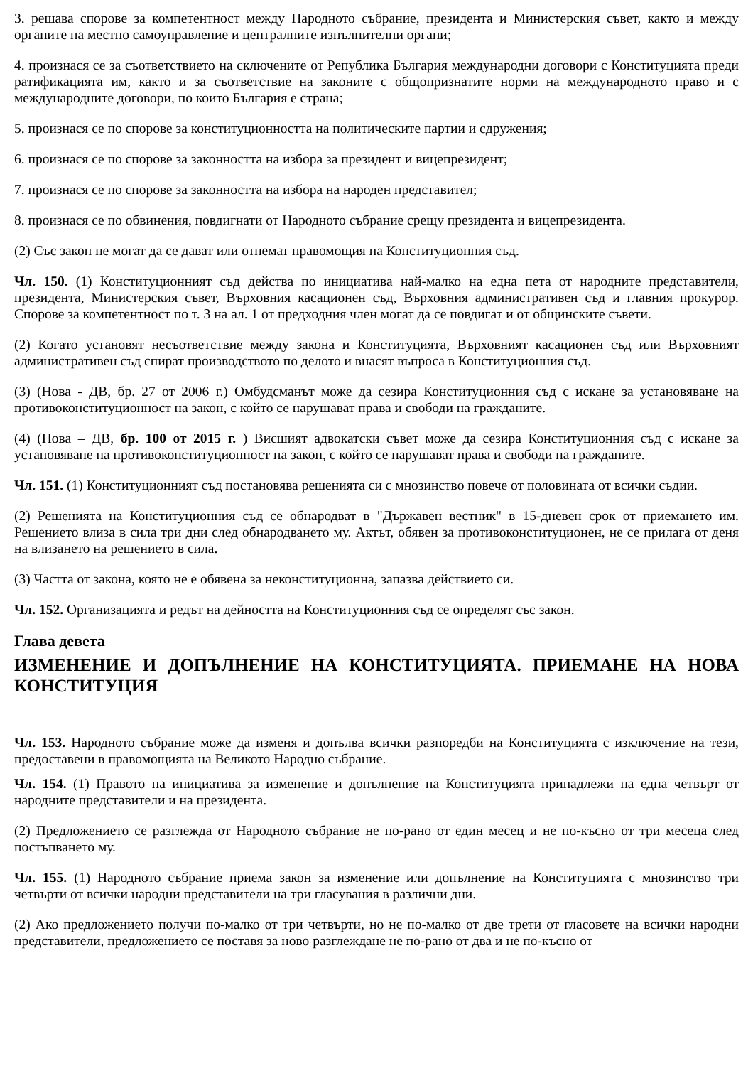3. решава спорове за компетентност между Народното събрание, президента и Министерския съвет, както и между органите на местно самоуправление и централните изпълнителни органи;
4. произнася се за съответствието на сключените от Република България международни договори с Конституцията преди ратификацията им, както и за съответствие на законите с общопризнатите норми на международното право и с международните договори, по които България е страна;
5. произнася се по спорове за конституционността на политическите партии и сдружения;
6. произнася се по спорове за законността на избора за президент и вицепрезидент;
7. произнася се по спорове за законността на избора на народен представител;
8. произнася се по обвинения, повдигнати от Народното събрание срещу президента и вицепрезидента.
(2) Със закон не могат да се дават или отнемат правомощия на Конституционния съд.
Чл. 150. (1) Конституционният съд действа по инициатива най-малко на една пета от народните представители, президента, Министерския съвет, Върховния касационен съд, Върховния административен съд и главния прокурор. Спорове за компетентност по т. 3 на ал. 1 от предходния член могат да се повдигат и от общинските съвети.
(2) Когато установят несъответствие между закона и Конституцията, Върховният касационен съд или Върховният административен съд спират производството по делото и внасят въпроса в Конституционния съд.
(3) (Нова - ДВ, бр. 27 от 2006 г.) Омбудсманът може да сезира Конституционния съд с искане за установяване на противоконституционност на закон, с който се нарушават права и свободи на гражданите.
(4) (Нова – ДВ, бр. 100 от 2015 г. ) Висшият адвокатски съвет може да сезира Конституционния съд с искане за установяване на противоконституционност на закон, с който се нарушават права и свободи на гражданите.
Чл. 151. (1) Конституционният съд постановява решенията си с мнозинство повече от половината от всички съдии.
(2) Решенията на Конституционния съд се обнародват в "Държавен вестник" в 15-дневен срок от приемането им. Решението влиза в сила три дни след обнародването му. Актът, обявен за противоконституционен, не се прилага от деня на влизането на решението в сила.
(3) Частта от закона, която не е обявена за неконституционна, запазва действието си.
Чл. 152. Организацията и редът на дейността на Конституционния съд се определят със закон.
Глава девета
ИЗМЕНЕНИЕ И ДОПЪЛНЕНИЕ НА КОНСТИТУЦИЯТА. ПРИЕМАНЕ НА НОВА КОНСТИТУЦИЯ
Чл. 153. Народното събрание може да изменя и допълва всички разпоредби на Конституцията с изключение на тези, предоставени в правомощията на Великото Народно събрание.
Чл. 154. (1) Правото на инициатива за изменение и допълнение на Конституцията принадлежи на една четвърт от народните представители и на президента.
(2) Предложението се разглежда от Народното събрание не по-рано от един месец и не по-късно от три месеца след постъпването му.
Чл. 155. (1) Народното събрание приема закон за изменение или допълнение на Конституцията с мнозинство три четвърти от всички народни представители на три гласувания в различни дни.
(2) Ако предложението получи по-малко от три четвърти, но не по-малко от две трети от гласовете на всички народни представители, предложението се поставя за ново разглеждане не по-рано от два и не по-късно от